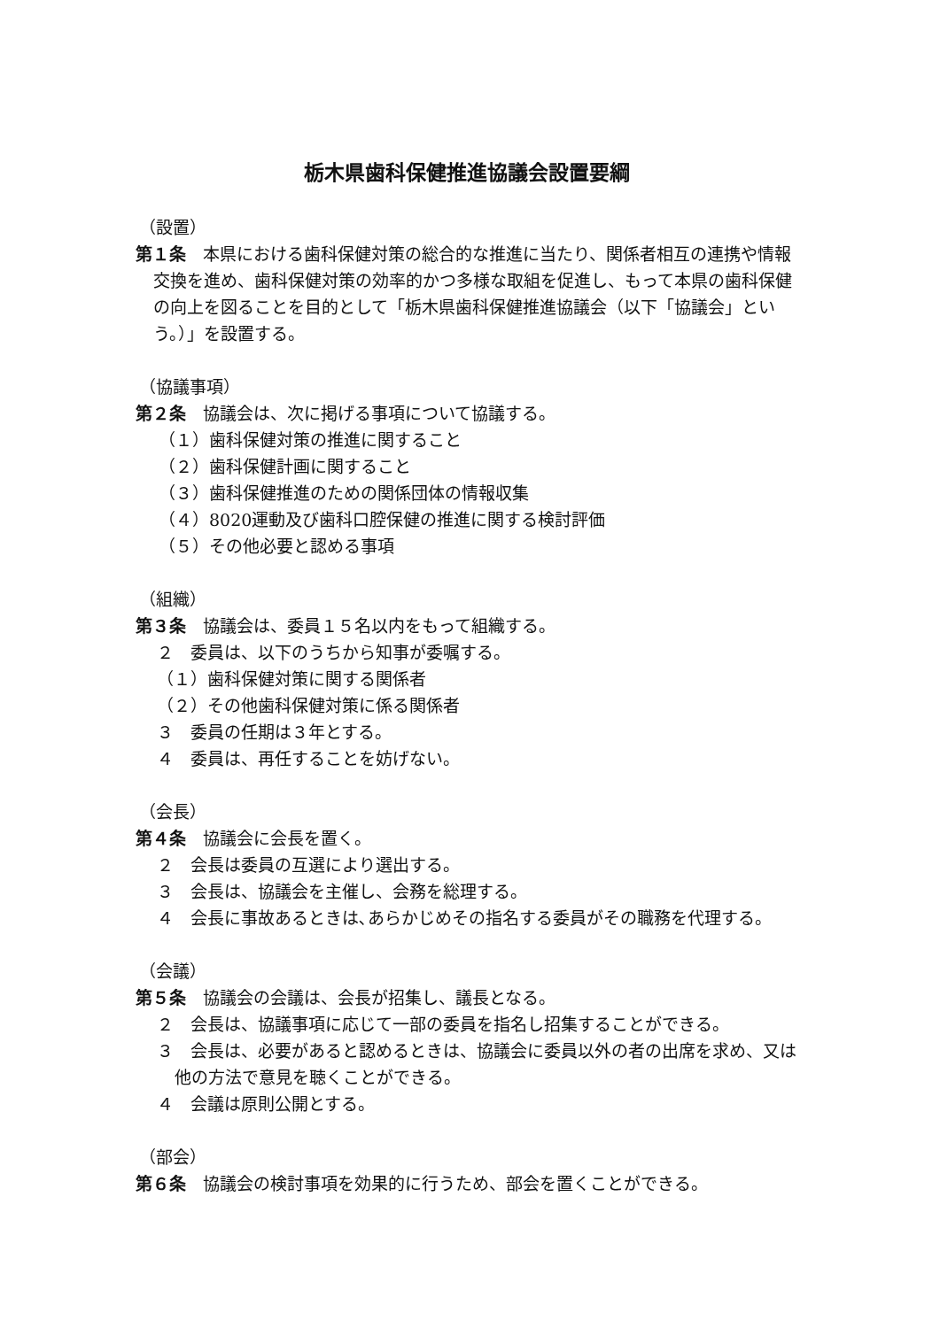栃木県歯科保健推進協議会設置要綱
（設置）
第１条　本県における歯科保健対策の総合的な推進に当たり、関係者相互の連携や情報交換を進め、歯科保健対策の効率的かつ多様な取組を促進し、もって本県の歯科保健の向上を図ることを目的として「栃木県歯科保健推進協議会（以下「協議会」という。）」を設置する。
（協議事項）
第２条　協議会は、次に掲げる事項について協議する。
（１）歯科保健対策の推進に関すること
（２）歯科保健計画に関すること
（３）歯科保健推進のための関係団体の情報収集
（４）8020運動及び歯科口腔保健の推進に関する検討評価
（５）その他必要と認める事項
（組織）
第３条　協議会は、委員１５名以内をもって組織する。
２　委員は、以下のうちから知事が委嘱する。
（１）歯科保健対策に関する関係者
（２）その他歯科保健対策に係る関係者
３　委員の任期は３年とする。
４　委員は、再任することを妨げない。
（会長）
第４条　協議会に会長を置く。
２　会長は委員の互選により選出する。
３　会長は、協議会を主催し、会務を総理する。
４　会長に事故あるときは､あらかじめその指名する委員がその職務を代理する。
（会議）
第５条　協議会の会議は、会長が招集し、議長となる。
２　会長は、協議事項に応じて一部の委員を指名し招集することができる。
３　会長は、必要があると認めるときは、協議会に委員以外の者の出席を求め、又は他の方法で意見を聴くことができる。
４　会議は原則公開とする。
（部会）
第６条　協議会の検討事項を効果的に行うため、部会を置くことができる。